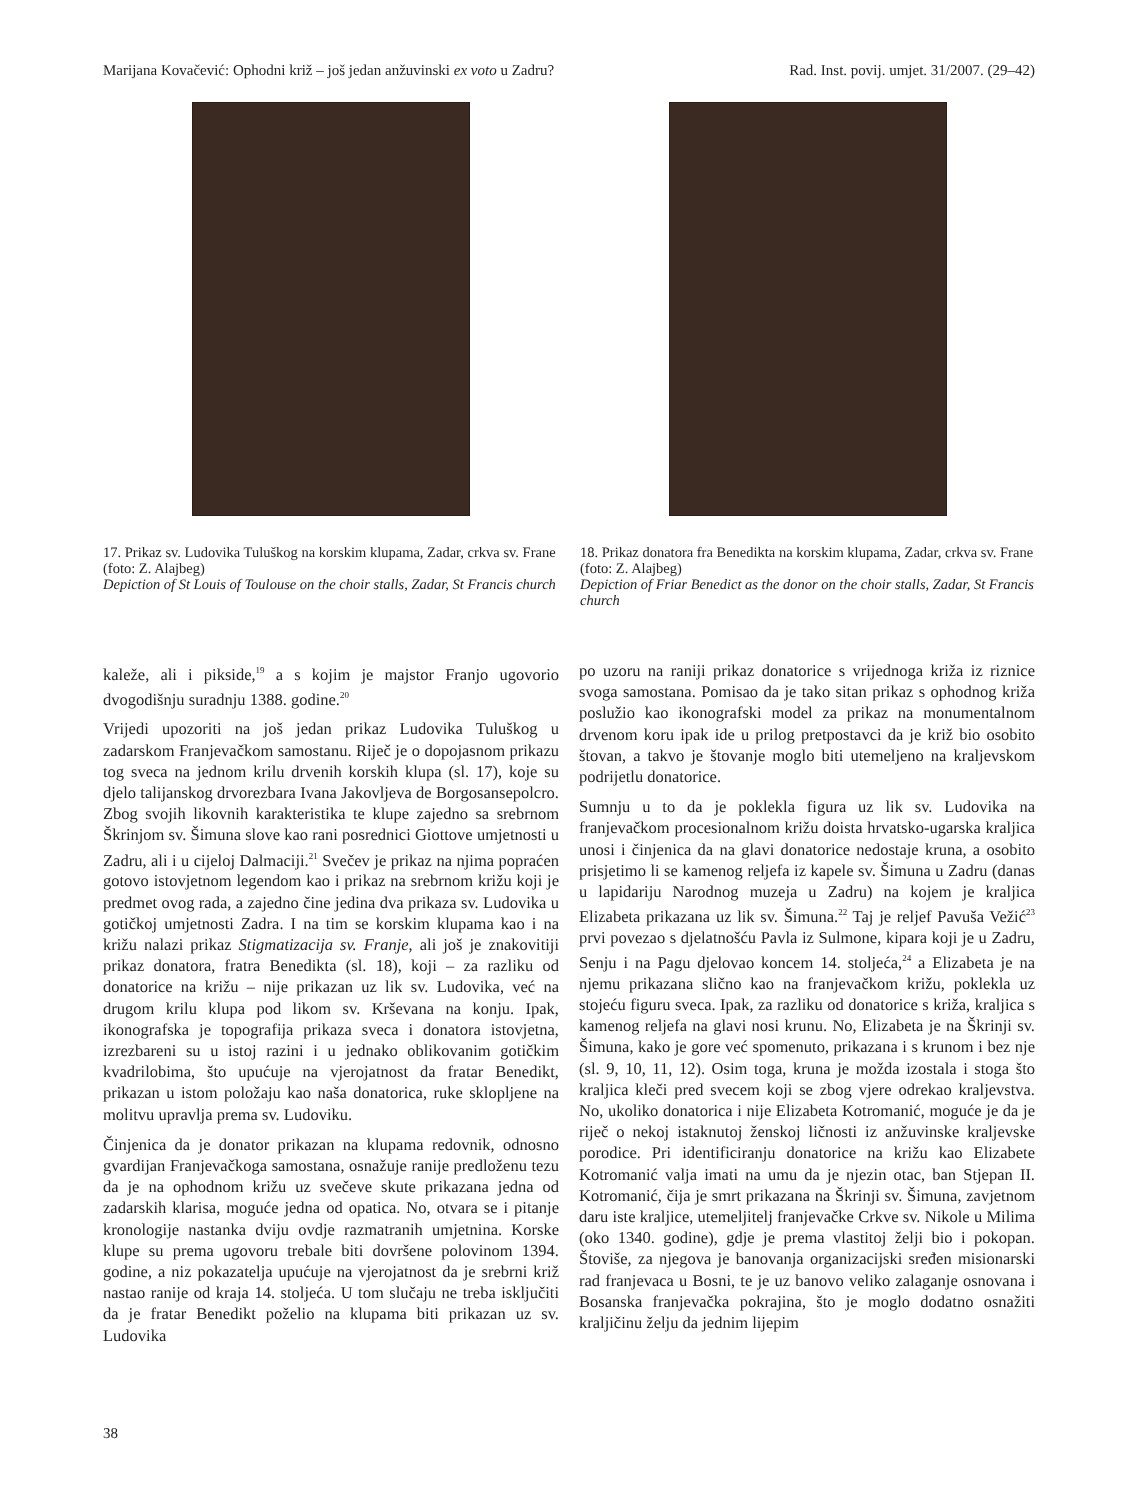Marijana Kovačević: Ophodni križ – još jedan anžuvinski ex voto u Zadru? Rad. Inst. povij. umjet. 31/2007. (29–42)
17. Prikaz sv. Ludovika Tuluškog na korskim klupama, Zadar, crkva sv. Frane (foto: Z. Alajbeg)
Depiction of St Louis of Toulouse on the choir stalls, Zadar, St Francis church
18. Prikaz donatora fra Benedikta na korskim klupama, Zadar, crkva sv. Frane (foto: Z. Alajbeg)
Depiction of Friar Benedict as the donor on the choir stalls, Zadar, St Francis church
kaleže, ali i pikside,<sup>19</sup> a s kojim je majstor Franjo ugovorio dvogodišnju suradnju 1388. godine.<sup>20</sup>
Vrijedi upozoriti na još jedan prikaz Ludovika Tuluškog u zadarskom Franjevačkom samostanu. Riječ je o dopojasnom prikazu tog sveca na jednom krilu drvenih korskih klupa (sl. 17), koje su djelo talijanskog drvorezbara Ivana Jakovljeva de Borgosansepolcro. Zbog svojih likovnih karakteristika te klupe zajedno sa srebrnom Škrinjom sv. Šimuna slove kao rani posrednici Giottove umjetnosti u Zadru, ali i u cijeloj Dalmaciji.<sup>21</sup> Svečev je prikaz na njima popraćen gotovo istovjetnom legendom kao i prikaz na srebrnom križu koji je predmet ovog rada, a zajedno čine jedina dva prikaza sv. Ludovika u gotičkoj umjetnosti Zadra. I na tim se korskim klupama kao i na križu nalazi prikaz Stigmatizacija sv. Franje, ali još je znakovitiji prikaz donatora, fratra Benedikta (sl. 18), koji – za razliku od donatorice na križu – nije prikazan uz lik sv. Ludovika, već na drugom krilu klupa pod likom sv. Krševana na konju. Ipak, ikonografska je topografija prikaza sveca i donatora istovjetna, izrezbareni su u istoj razini i u jednako oblikovanim gotičkim kvadrilobima, što upućuje na vjerojatnost da fratar Benedikt, prikazan u istom položaju kao naša donatorica, ruke sklopljene na molitvu upravlja prema sv. Ludoviku.
Činjenica da je donator prikazan na klupama redovnik, odnosno gvardijan Franjevačkoga samostana, osnažuje ranije predloženu tezu da je na ophodnom križu uz svečeve skute prikazana jedna od zadarskih klarisa, moguće jedna od opatica. No, otvara se i pitanje kronologije nastanka dviju ovdje razmatranih umjetnina. Korske klupe su prema ugovoru trebale biti dovršene polovinom 1394. godine, a niz pokazatelja upućuje na vjerojatnost da je srebrni križ nastao ranije od kraja 14. stoljeća. U tom slučaju ne treba isključiti da je fratar Benedikt poželio na klupama biti prikazan uz sv. Ludovika
po uzoru na raniji prikaz donatorice s vrijednoga križa iz riznice svoga samostana. Pomisao da je tako sitan prikaz s ophodnog križa poslužio kao ikonografski model za prikaz na monumentalnom drvenom koru ipak ide u prilog pretpostavci da je križ bio osobito štovan, a takvo je štovanje moglo biti utemeljeno na kraljevskom podrijetlu donatorice.
Sumnju u to da je poklekla figura uz lik sv. Ludovika na franjevačkom procesionalnom križu doista hrvatsko-ugarska kraljica unosi i činjenica da na glavi donatorice nedostaje kruna, a osobito prisjetimo li se kamenog reljefa iz kapele sv. Šimuna u Zadru (danas u lapidariju Narodnog muzeja u Zadru) na kojem je kraljica Elizabeta prikazana uz lik sv. Šimuna.<sup>22</sup> Taj je reljef Pavuša Vežić<sup>23</sup> prvi povezao s djelatnošću Pavla iz Sulmone, kipara koji je u Zadru, Senju i na Pagu djelovao koncem 14. stoljeća,<sup>24</sup> a Elizabeta je na njemu prikazana slično kao na franjevačkom križu, poklekla uz stojeću figuru sveca. Ipak, za razliku od donatorice s križa, kraljica s kamenog reljefa na glavi nosi krunu. No, Elizabeta je na Škrinji sv. Šimuna, kako je gore već spomenuto, prikazana i s krunom i bez nje (sl. 9, 10, 11, 12). Osim toga, kruna je možda izostala i stoga što kraljica kleči pred svecem koji se zbog vjere odrekao kraljevstva. No, ukoliko donatorica i nije Elizabeta Kotromanić, moguće je da je riječ o nekoj istaknutoj ženskoj ličnosti iz anžuvinske kraljevske porodice. Pri identificiranju donatorice na križu kao Elizabete Kotromanić valja imati na umu da je njezin otac, ban Stjepan II. Kotromanić, čija je smrt prikazana na Škrinji sv. Šimuna, zavjetnom daru iste kraljice, utemeljitelj franjevačke Crkve sv. Nikole u Milima (oko 1340. godine), gdje je prema vlastitoj želji bio i pokopan. Štoviše, za njegova je banovanja organizacijski sređen misionarski rad franjevaca u Bosni, te je uz banovo veliko zalaganje osnovana i Bosanska franjevačka pokrajina, što je moglo dodatno osnažiti kraljičinu želju da jednim lijepim
38